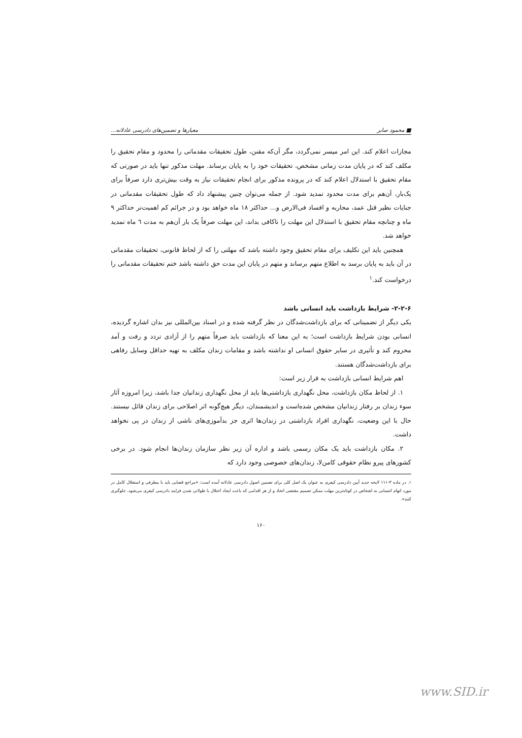■ محمود صابر معیارها و تضمین‌های دادرسی عادلانه...
مجازات اعلام کند. این امر میسر نمی‌گردد، مگر آن‌که مقنن، طول تحقیقات مقدماتی را محدود و مقام تحقیق را مکلف کند که در پایان مدت زمانی مشخص، تحقیقات خود را به پایان برساند. مهلت مذکور تنها باید در صورتی که مقام تحقیق با استدلال اعلام کند که در پرونده مذکور برای انجام تحقیقات نیاز به وقت بیش‌تری دارد صرفاً برای یک‌بار، آن‌هم برای مدت محدود تمدید شود. از جمله می‌توان چنین پیشنهاد داد که طول تحقیقات مقدماتی در جنایات نظیر قتل عمد، محاربه و افساد فی‌الارض و... حداکثر ۱۸ ماه خواهد بود و در جرائم کم اهمیت‌تر حداکثر ۹ ماه و چنانچه مقام تحقیق با استدلال این مهلت را ناکافی بداند، این مهلت صرفاً یک بار آن‌هم به مدت ٦ ماه تمدید خواهد شد.
همچنین باید این تکلیف برای مقام تحقیق وجود داشته باشد که مهلتی را که از لحاظ قانونی، تحقیقات مقدماتی در آن باید به پایان برسد به اطلاع متهم برساند و متهم در پایان این مدت حق داشته باشد ختم تحقیقات مقدماتی را درخواست کند.<sup>۱</sup>
۲-۲-۶- شرایط بازداشت باید انسانی باشد
یکی دیگر از تضمیناتی که برای بازداشت‌شدگان در نظر گرفته شده و در اسناد بین‌المللی نیز بدان اشاره گردیده، انسانی بودن شرایط بازداشت است؛ به این معنا که بازداشت باید صرفاً متهم را از آزادی تردد و رفت و آمد محروم کند و تأثیری در سایر حقوق انسانی او نداشته باشد و مقامات زندان مکلف به تهیه حداقل وسایل رفاهی برای بازداشت‌شدگان هستند.
اهم شرایط انسانی بازداشت به قرار زیر است:
۱. از لحاظ مکان بازداشت، محل نگهداری بازداشتی‌ها باید از محل نگهداری زندانیان جدا باشد، زیرا امروزه آثار سوء زندان بر رفتار زندانیان مشخص شده‌است و اندیشمندان، دیگر هیچ‌گونه اثر اصلاحی برای زندان قائل نیستند. حال با این وضعیت، نگهداری افراد بازداشتی در زندان‌ها اثری جز بدآموزی‌های ناشی از زندان در پی نخواهد داشت.
۲. مکان بازداشت باید یک مکان رسمی باشد و اداره آن زیر نظر سازمان زندان‌ها انجام شود. در برخی کشورهای پیرو نظام حقوقی کامن‌لا، زندان‌های خصوصی وجود دارد که
۱. در ماده ۳-۱۱۱ لایحه جدید آیین دادرسی کیفری به عنوان یک اصل کلی برای تضمین اصول دادرسی عادلانه آمده است: «مراجع قضایی باید با بیطرفی و استقلال کامل در مورد اتهام انتسابی به اشخاص در کوتاه‌ترین مهلت ممکن تصمیم مقتضی اتخاذ و از هر اقدامی که باعث ایجاد اختلال یا طولانی شدن فرایند دادرسی کیفری می‌شود، جلوگیری کنند».
۱۶۰
www.SID.ir